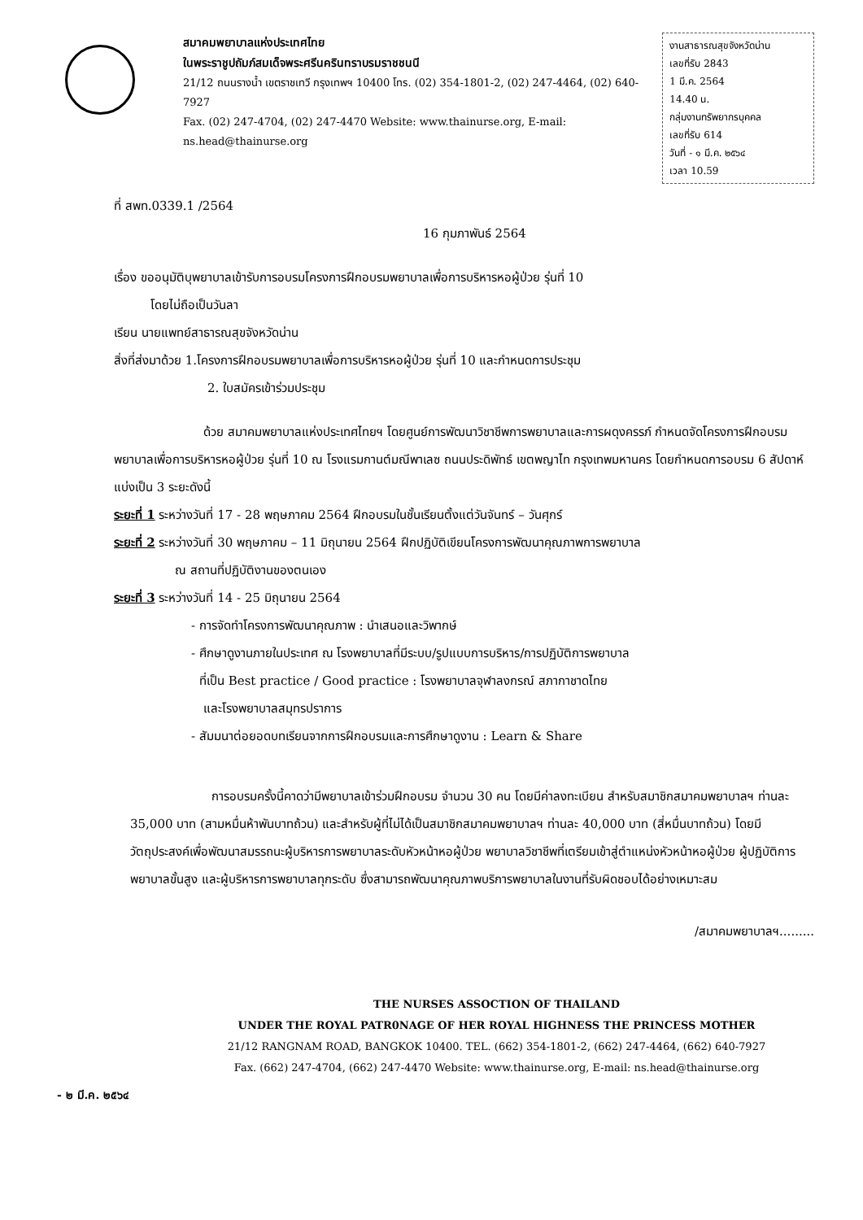สมาคมพยาบาลแห่งประเทศไทย
ในพระราชูปถัมภ์สมเด็จพระศรีนครินทราบรมราชชนนี
21/12 ถนนรางน้ำ เขตราชเทวี กรุงเทพฯ 10400 โทร. (02) 354-1801-2, (02) 247-4464, (02) 640-7927
Fax. (02) 247-4704, (02) 247-4470 Website: www.thainurse.org, E-mail: ns.head@thainurse.org
งานสาธารณสุขจังหวัดน่าน
เลขที่รับ 2843
1 มี.ค. 2564
14.40 น.
กลุ่มงานทรัพยากรบุคคล
เลขที่รับ 614
วันที่ - ๑ มี.ค. ๒๕๖๔
เวลา 10.59
ที่ สพท.0339.1 /2564
16 กุมภาพันธ์ 2564
เรื่อง ขออนุมัติบุพยาบาลเข้ารับการอบรมโครงการฝึกอบรมพยาบาลเพื่อการบริหารหอผู้ป่วย รุ่นที่ 10
โดยไม่ถือเป็นวันลา
เรียน นายแพทย์สาธารณสุขจังหวัดน่าน
สิ่งที่ส่งมาด้วย 1.โครงการฝึกอบรมพยาบาลเพื่อการบริหารหอผู้ป่วย รุ่นที่ 10 และกำหนดการประชุม
2. ใบสมัครเข้าร่วมประชุม
ด้วย สมาคมพยาบาลแห่งประเทศไทยฯ โดยศูนย์การพัฒนาวิชาชีพการพยาบาลและการผดุงครรภ์ กำหนดจัดโครงการฝึกอบรมพยาบาลเพื่อการบริหารหอผู้ป่วย รุ่นที่ 10 ณ โรงแรมกานต์มณีพาเลซ ถนนประดิพัทธ์ เขตพญาไท กรุงเทพมหานคร โดยกำหนดการอบรม 6 สัปดาห์ แบ่งเป็น 3 ระยะดังนี้
ระยะที่ 1 ระหว่างวันที่ 17 - 28 พฤษภาคม 2564 ฝึกอบรมในชั้นเรียนตั้งแต่วันจันทร์ – วันศุกร์
ระยะที่ 2 ระหว่างวันที่ 30 พฤษภาคม – 11 มิถุนายน 2564 ฝึกปฏิบัติเขียนโครงการพัฒนาคุณภาพการพยาบาล
ณ สถานที่ปฏิบัติงานของตนเอง
ระยะที่ 3 ระหว่างวันที่ 14 - 25 มิถุนายน 2564
- การจัดทำโครงการพัฒนาคุณภาพ : นำเสนอและวิพากษ์
- ศึกษาดูงานภายในประเทศ ณ โรงพยาบาลที่มีระบบ/รูปแบบการบริหาร/การปฏิบัติการพยาบาล
ที่เป็น Best practice / Good practice : โรงพยาบาลจุฬาลงกรณ์ สภากาชาดไทย
และโรงพยาบาลสมุทรปราการ
- สัมมนาต่อยอดบทเรียนจากการฝึกอบรมและการศึกษาดูงาน : Learn & Share
การอบรมครั้งนี้คาดว่ามีพยาบาลเข้าร่วมฝึกอบรม จำนวน 30 คน โดยมีค่าลงทะเบียน สำหรับสมาชิกสมาคมพยาบาลฯ ท่านละ 35,000 บาท (สามหมื่นห้าพันบาทถ้วน) และสำหรับผู้ที่ไม่ได้เป็นสมาชิกสมาคมพยาบาลฯ ท่านละ 40,000 บาท (สี่หมื่นบาทถ้วน) โดยมีวัตถุประสงค์เพื่อพัฒนาสมรรถนะผู้บริหารการพยาบาลระดับหัวหน้าหอผู้ป่วย พยาบาลวิชาชีพที่เตรียมเข้าสู่ตำแหน่งหัวหน้าหอผู้ป่วย ผู้ปฏิบัติการพยาบาลขั้นสูง และผู้บริหารการพยาบาลทุกระดับ ซึ่งสามารถพัฒนาคุณภาพบริการพยาบาลในงานที่รับผิดชอบได้อย่างเหมาะสม
/สมาคมพยาบาลฯ.........
THE NURSES ASSOCTION OF THAILAND
UNDER THE ROYAL PATR0NAGE OF HER ROYAL HIGHNESS THE PRINCESS MOTHER
21/12 RANGNAM ROAD, BANGKOK 10400. TEL. (662) 354-1801-2, (662) 247-4464, (662) 640-7927
Fax. (662) 247-4704, (662) 247-4470 Website: www.thainurse.org, E-mail: ns.head@thainurse.org
- ๒ มี.ค. ๒๕๖๔